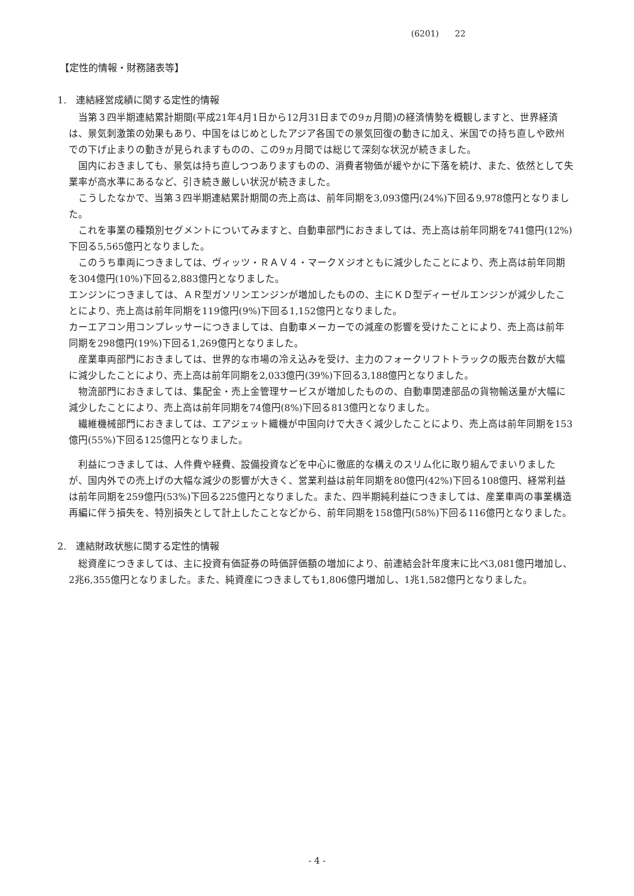(6201) 22
【定性的情報・財務諸表等】
1.　連結経営成績に関する定性的情報
当第３四半期連結累計期間(平成21年4月1日から12月31日までの9ヵ月間)の経済情勢を概観しますと、世界経済は、景気刺激策の効果もあり、中国をはじめとしたアジア各国での景気回復の動きに加え、米国での持ち直しや欧州での下げ止まりの動きが見られますものの、この9ヵ月間では総じて深刻な状況が続きました。
国内におきましても、景気は持ち直しつつありますものの、消費者物価が緩やかに下落を続け、また、依然として失業率が高水準にあるなど、引き続き厳しい状況が続きました。
こうしたなかで、当第３四半期連結累計期間の売上高は、前年同期を3,093億円(24%)下回る9,978億円となりました。
これを事業の種類別セグメントについてみますと、自動車部門におきましては、売上高は前年同期を741億円(12%)下回る5,565億円となりました。
このうち車両につきましては、ヴィッツ・ＲＡＶ４・マークＸジオともに減少したことにより、売上高は前年同期を304億円(10%)下回る2,883億円となりました。
エンジンにつきましては、ＡＲ型ガソリンエンジンが増加したものの、主にＫＤ型ディーゼルエンジンが減少したことにより、売上高は前年同期を119億円(9%)下回る1,152億円となりました。
カーエアコン用コンプレッサーにつきましては、自動車メーカーでの減産の影響を受けたことにより、売上高は前年同期を298億円(19%)下回る1,269億円となりました。
産業車両部門におきましては、世界的な市場の冷え込みを受け、主力のフォークリフトトラックの販売台数が大幅に減少したことにより、売上高は前年同期を2,033億円(39%)下回る3,188億円となりました。
物流部門におきましては、集配金・売上金管理サービスが増加したものの、自動車関連部品の貨物輸送量が大幅に減少したことにより、売上高は前年同期を74億円(8%)下回る813億円となりました。
繊維機械部門におきましては、エアジェット織機が中国向けで大きく減少したことにより、売上高は前年同期を153億円(55%)下回る125億円となりました。
利益につきましては、人件費や経費、設備投資などを中心に徹底的な構えのスリム化に取り組んでまいりましたが、国内外での売上げの大幅な減少の影響が大きく、営業利益は前年同期を80億円(42%)下回る108億円、経常利益は前年同期を259億円(53%)下回る225億円となりました。また、四半期純利益につきましては、産業車両の事業構造再編に伴う損失を、特別損失として計上したことなどから、前年同期を158億円(58%)下回る116億円となりました。
2.　連結財政状態に関する定性的情報
総資産につきましては、主に投資有価証券の時価評価額の増加により、前連結会計年度末に比べ3,081億円増加し、2兆6,355億円となりました。また、純資産につきましても1,806億円増加し、1兆1,582億円となりました。
- 4 -